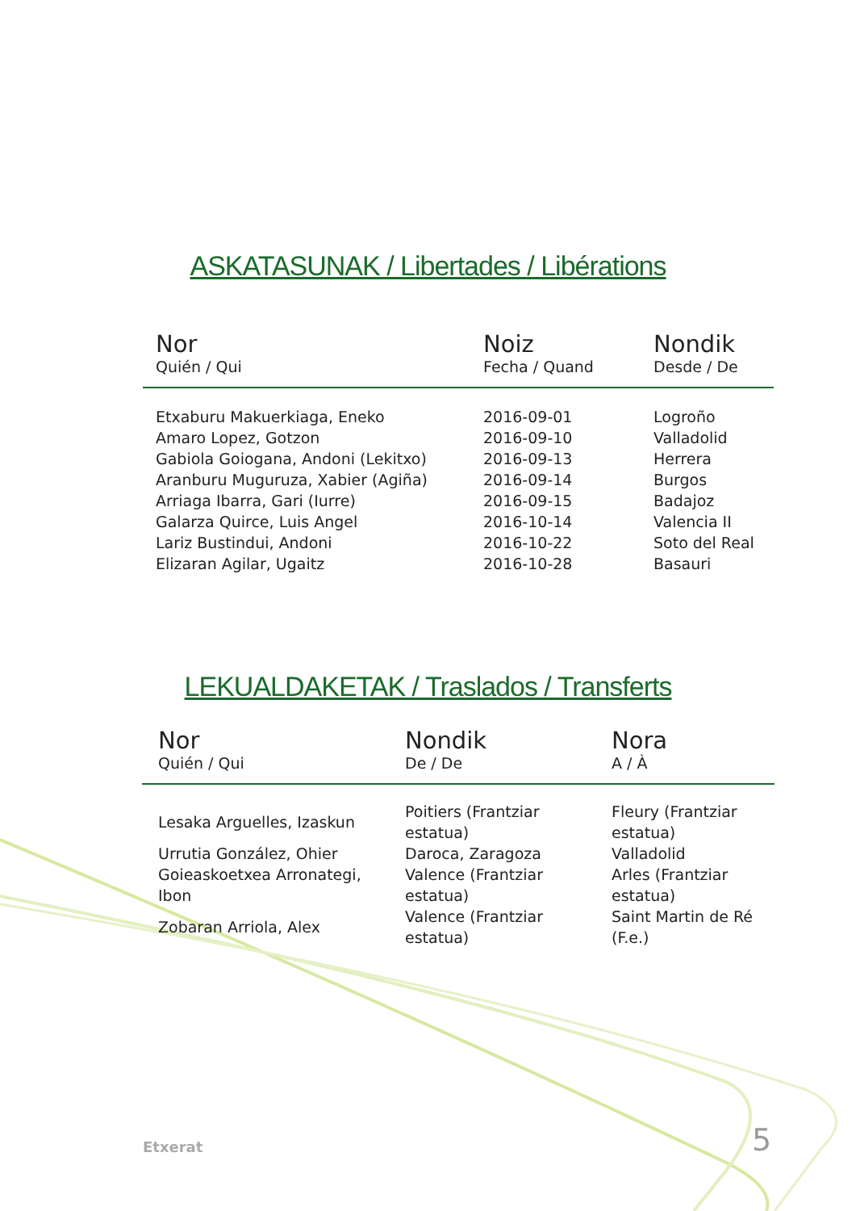ASKATASUNAK / Libertades / Libérations
| Nor Quién / Qui | Noiz Fecha / Quand | Nondik Desde / De |
| --- | --- | --- |
| Etxaburu Makuerkiaga, Eneko | 2016-09-01 | Logroño |
| Amaro Lopez, Gotzon | 2016-09-10 | Valladolid |
| Gabiola Goiogana, Andoni (Lekitxo) | 2016-09-13 | Herrera |
| Aranburu Muguruza, Xabier (Agiña) | 2016-09-14 | Burgos |
| Arriaga Ibarra, Gari (Iurre) | 2016-09-15 | Badajoz |
| Galarza Quirce, Luis Angel | 2016-10-14 | Valencia II |
| Lariz Bustindui, Andoni | 2016-10-22 | Soto del Real |
| Elizaran Agilar, Ugaitz | 2016-10-28 | Basauri |
LEKUALDAKETAK / Traslados / Transferts
| Nor Quién / Qui | Nondik De / De | Nora A / À |
| --- | --- | --- |
| Lesaka Arguelles, Izaskun | Poitiers (Frantziar estatua) | Fleury (Frantziar estatua) |
| Urrutia González, Ohier | Daroca, Zaragoza | Valladolid |
| Goieaskoetxea Arronategi, Ibon | Valence (Frantziar estatua) | Arles (Frantziar estatua) |
| Zobaran Arriola, Alex | Valence (Frantziar estatua) | Saint Martin de Ré (F.e.) |
Etxerat 5